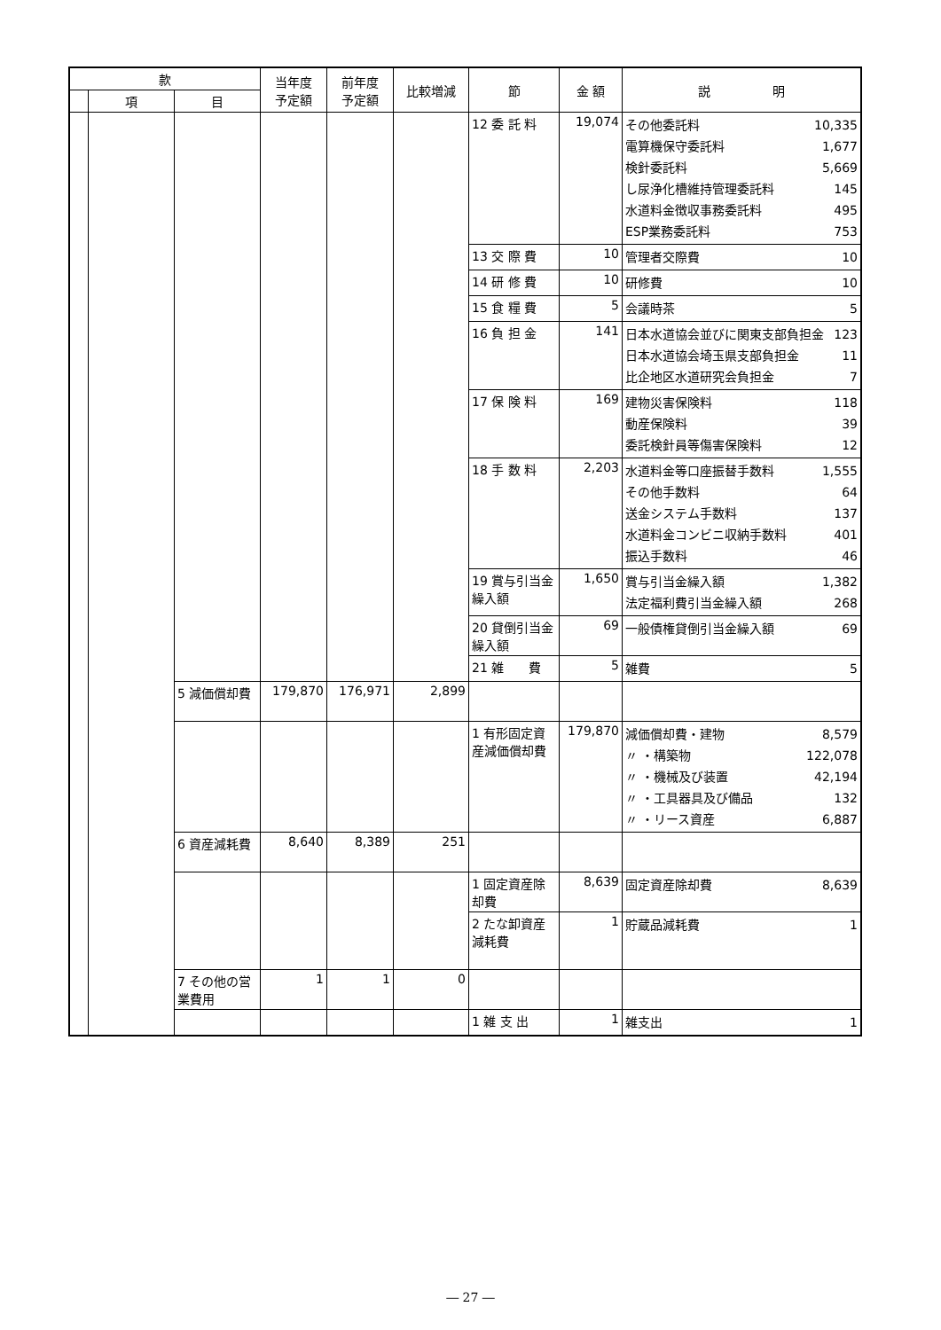| 款 | | | 当年度 予定額 | 前年度 予定額 | 比較増減 | 節 | 金 額 | 説 明 |
| --- | --- | --- | --- | --- | --- | --- | --- | --- |
| | 項 | 目 | | | | | | |
| | | | | | | 12 委 託 料 | 19,074 | その他委託料 10,335 電算機保守委託料 1,677 検針委託料 5,669 し尿浄化槽維持管理委託料 145 水道料金徴収事務委託料 495 ESP業務委託料 753 |
| | | | | | | 13 交 際 費 | 10 | 管理者交際費 10 |
| | | | | | | 14 研 修 費 | 10 | 研修費 10 |
| | | | | | | 15 食 糧 費 | 5 | 会議時茶 5 |
| | | | | | | 16 負 担 金 | 141 | 日本水道協会並びに関東支部負担金 123 日本水道協会埼玉県支部負担金 11 比企地区水道研究会負担金 7 |
| | | | | | | 17 保 険 料 | 169 | 建物災害保険料 118 動産保険料 39 委託検針員等傷害保険料 12 |
| | | | | | | 18 手 数 料 | 2,203 | 水道料金等口座振替手数料 1,555 その他手数料 64 送金システム手数料 137 水道料金コンビニ収納手数料 401 振込手数料 46 |
| | | | | | | 19 賞与引当金繰入額 | 1,650 | 賞与引当金繰入額 1,382 法定福利費引当金繰入額 268 |
| | | | | | | 20 貸倒引当金繰入額 | 69 | 一般債権貸倒引当金繰入額 69 |
| | | | | | | 21 雑 費 | 5 | 雑費 5 |
| | | 5 減価償却費 | 179,870 | 176,971 | 2,899 | | | |
| | | | | | | 1 有形固定資産減価償却費 | 179,870 | 減価償却費・建物 8,579 〃 ・構築物 122,078 〃 ・機械及び装置 42,194 〃 ・工具器具及び備品 132 〃 ・リース資産 6,887 |
| | | 6 資産減耗費 | 8,640 | 8,389 | 251 | | | |
| | | | | | | 1 固定資産除却費 | 8,639 | 固定資産除却費 8,639 |
| | | | | | | 2 たな卸資産減耗費 | 1 | 貯蔵品減耗費 1 |
| | | 7 その他の営業費用 | 1 | 1 | 0 | | | |
| | | | | | | 1 雑 支 出 | 1 | 雑支出 1 |
― 27 ―